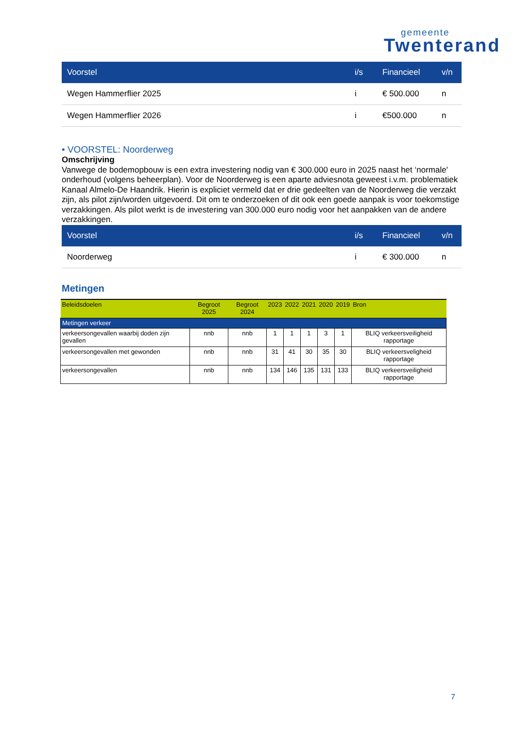gemeente
Twenterand
| Voorstel | i/s | Financieel | v/n |
| --- | --- | --- | --- |
| Wegen Hammerflier 2025 | i | € 500.000 | n |
| Wegen Hammerflier 2026 | i | €500.000 | n |
• VOORSTEL: Noorderweg
Omschrijving
Vanwege de bodemopbouw is een extra investering nodig van € 300.000 euro in 2025 naast het ‘normale' onderhoud (volgens beheerplan). Voor de Noorderweg is een aparte adviesnota geweest i.v.m. problematiek Kanaal Almelo-De Haandrik. Hierin is expliciet vermeld dat er drie gedeelten van de Noorderweg die verzakt zijn, als pilot zijn/worden uitgevoerd. Dit om te onderzoeken of dit ook een goede aanpak is voor toekomstige verzakkingen. Als pilot werkt is de investering van 300.000 euro nodig voor het aanpakken van de andere verzakkingen.
| Voorstel | i/s | Financieel | v/n |
| --- | --- | --- | --- |
| Noorderweg | i | € 300.000 | n |
Metingen
| Beleidsdoelen | Begroot 2025 | Begroot 2024 | 2023 | 2022 | 2021 | 2020 | 2019 | Bron |
| --- | --- | --- | --- | --- | --- | --- | --- | --- |
| Metingen verkeer | | | | | | | | |
| verkeersongevallen waarbij doden zijn gevallen | nnb | nnb | 1 | 1 | 1 | 3 | 1 | BLIQ verkeersveiligheid rapportage |
| verkeersongevallen met gewonden | nnb | nnb | 31 | 41 | 30 | 35 | 30 | BLIQ verkeersveligheid rapportage |
| verkeersongevallen | nnb | nnb | 134 | 146 | 135 | 131 | 133 | BLIQ verkeersveiligheid rapportage |
7